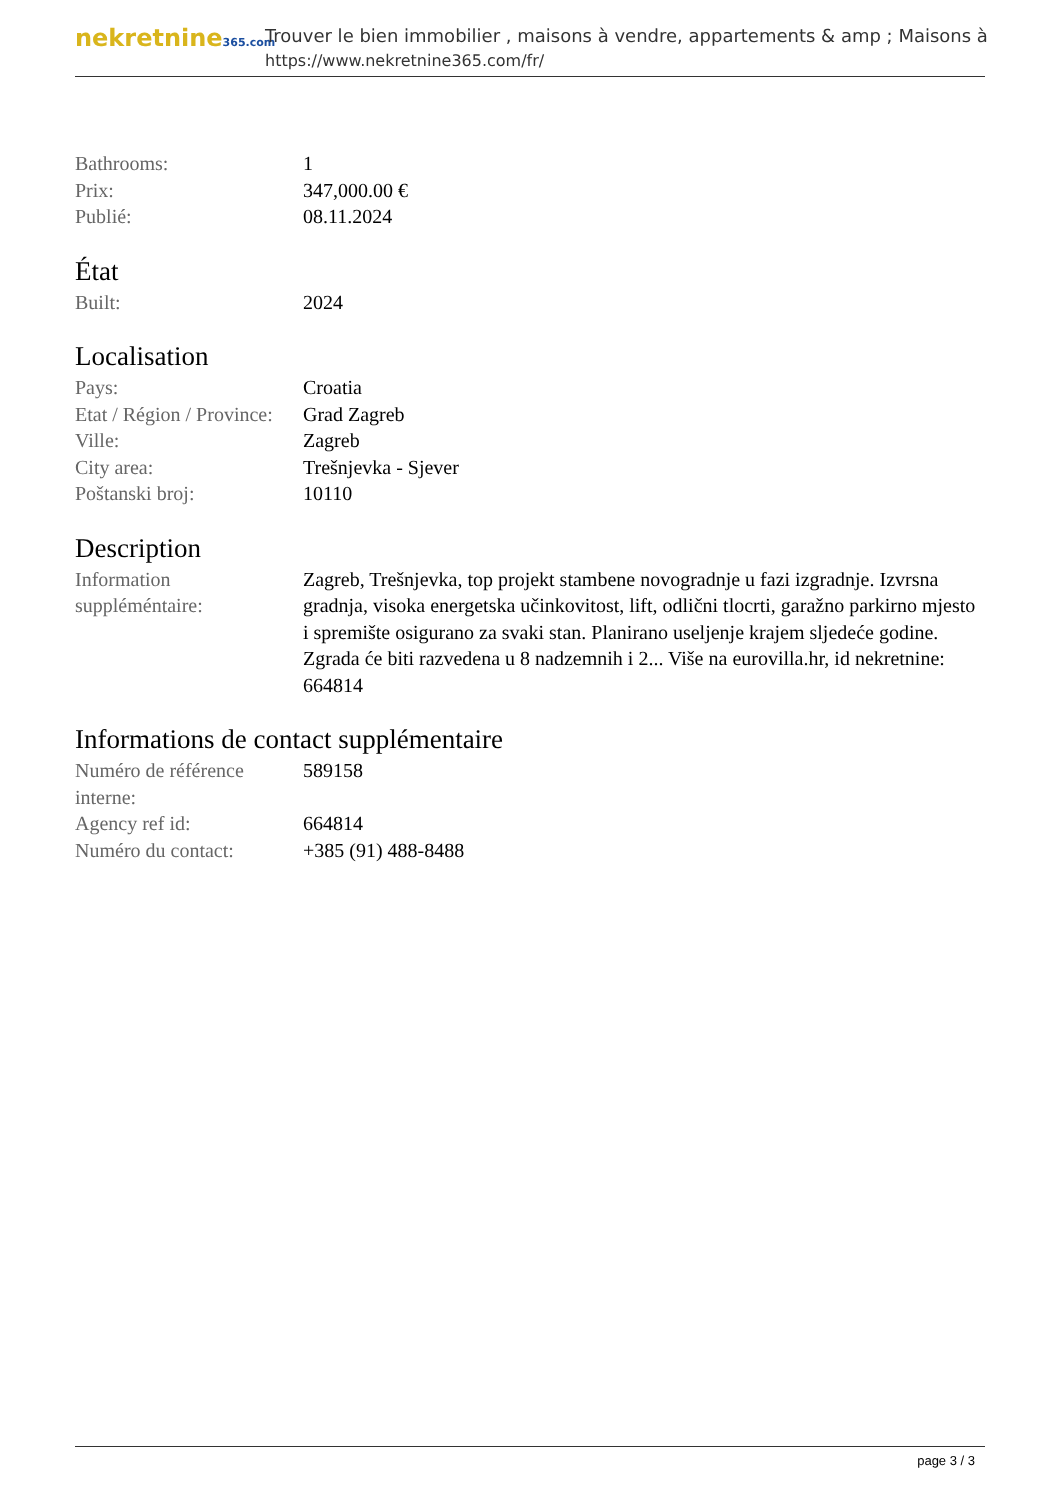nekretnine365.com
Trouver le bien immobilier , maisons à vendre, appartements & amp ; Maisons à
https://www.nekretnine365.com/fr/
| Bathrooms: | 1 |
| Prix: | 347,000.00 € |
| Publié: | 08.11.2024 |
État
| Built: | 2024 |
Localisation
| Pays: | Croatia |
| Etat / Région / Province: | Grad Zagreb |
| Ville: | Zagreb |
| City area: | Trešnjevka - Sjever |
| Poštanski broj: | 10110 |
Description
| Information suppléméntaire: | Zagreb, Trešnjevka, top projekt stambene novogradnje u fazi izgradnje. Izvrsna gradnja, visoka energetska učinkovitost, lift, odlični tlocrti, garažno parkirno mjesto i spremište osigurano za svaki stan. Planirano useljenje krajem sljedeće godine. Zgrada će biti razvedena u 8 nadzemnih i 2... Više na eurovilla.hr, id nekretnine: 664814 |
Informations de contact supplémentaire
| Numéro de référence interne: | 589158 |
| Agency ref id: | 664814 |
| Numéro du contact: | +385 (91) 488-8488 |
page 3 / 3